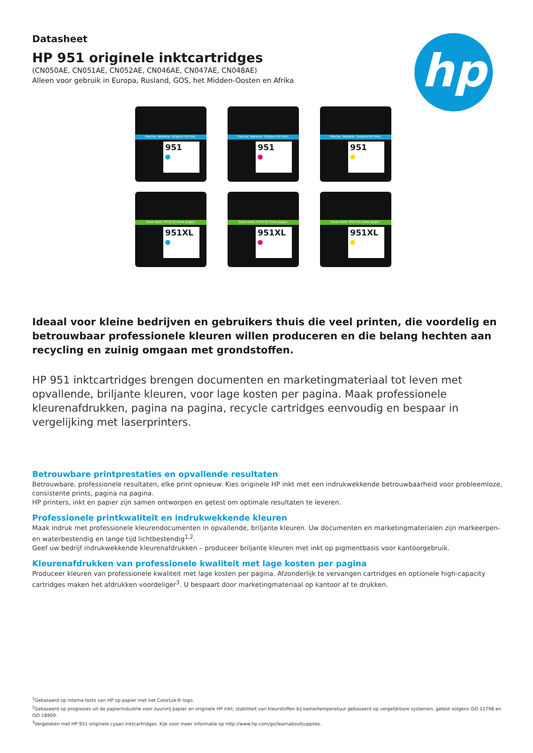hp
Datasheet
HP 951 originele inktcartridges
(CN050AE, CN051AE, CN052AE, CN046AE, CN047AE, CN048AE)
Alleen voor gebruik in Europa, Rusland, GOS, het Midden-Oosten en Afrika
Precise. Reliable. Original HP Inks.
951
Precise. Reliable. Original HP Inks.
951
Precise. Reliable. Original HP Inks.
951
Save more. Print 2x more pages.
951XL
Save more. Print 2x more pages.
951XL
Save more. Print 2x more pages.
951XL
Ideaal voor kleine bedrijven en gebruikers thuis die veel printen, die voordelig en betrouwbaar professionele kleuren willen produceren en die belang hechten aan recycling en zuinig omgaan met grondstoffen.
HP 951 inktcartridges brengen documenten en marketingmateriaal tot leven met opvallende, briljante kleuren, voor lage kosten per pagina. Maak professionele kleurenafdrukken, pagina na pagina, recycle cartridges eenvoudig en bespaar in vergelijking met laserprinters.
Betrouwbare printprestaties en opvallende resultaten
Betrouwbare, professionele resultaten, elke print opnieuw. Kies originele HP inkt met een indrukwekkende betrouwbaarheid voor probleemloze, consistente prints, pagina na pagina.
HP printers, inkt en papier zijn samen ontworpen en getest om optimale resultaten te leveren.
Professionele printkwaliteit en indrukwekkende kleuren
Maak indruk met professionele kleurendocumenten in opvallende, briljante kleuren. Uw documenten en marketingmaterialen zijn markeerpen- en waterbestendig en lange tijd lichtbestendig<sup>1,2</sup>.
Geef uw bedrijf indrukwekkende kleurenafdrukken – produceer briljante kleuren met inkt op pigmentbasis voor kantoorgebruik.
Kleurenafdrukken van professionele kwaliteit met lage kosten per pagina
Produceer kleuren van professionele kwaliteit met lage kosten per pagina. Afzonderlijk te vervangen cartridges en optionele high-capacity cartridges maken het afdrukken voordeliger<sup>3</sup>. U bespaart door marketingmateriaal op kantoor af te drukken.
<sup>1</sup> Gebaseerd op interne tests van HP op papier met het ColorLok®-logo.
<sup>2</sup> Gebaseerd op prognoses uit de papierindustrie voor zuurvrij papier en originele HP inkt; stabiliteit van kleurstoffen bij kamertemperatuur gebaseerd op vergelijkbare systemen, getest volgens ISO 11798 en ISO 18909.
<sup>3</sup> Vergeleken met HP 951 originele cyaan inktcartridges. Kijk voor meer informatie op http://www.hp.com/go/learnaboutsupplies.